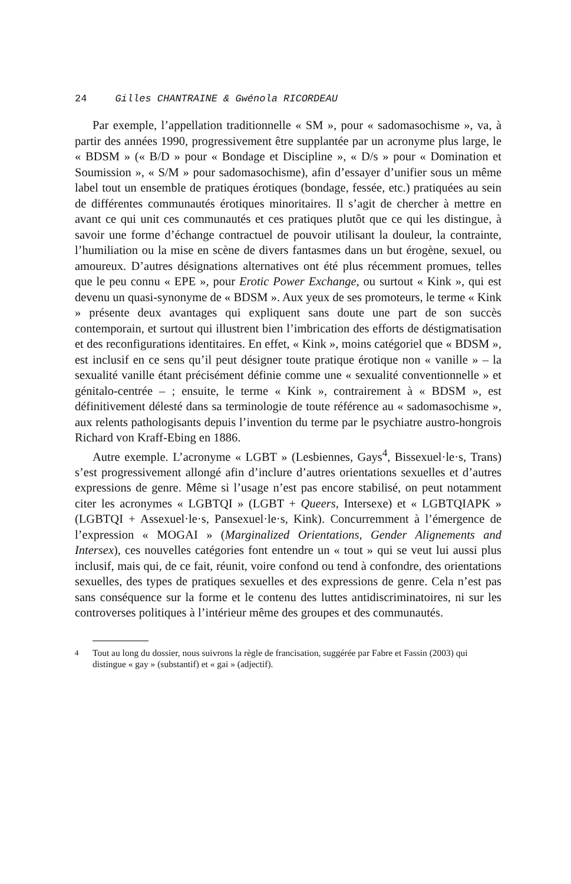24 Gilles CHANTRAINE & Gwénola RICORDEAU
Par exemple, l’appellation traditionnelle « SM », pour « sadomasochisme », va, à partir des années 1990, progressivement être supplantée par un acronyme plus large, le « BDSM » (« B/D » pour « Bondage et Discipline », « D/s » pour « Domination et Soumission », « S/M » pour sadomasochisme), afin d’essayer d’unifier sous un même label tout un ensemble de pratiques érotiques (bondage, fessée, etc.) pratiquées au sein de différentes communautés érotiques minoritaires. Il s’agit de chercher à mettre en avant ce qui unit ces communautés et ces pratiques plutôt que ce qui les distingue, à savoir une forme d’échange contractuel de pouvoir utilisant la douleur, la contrainte, l’humiliation ou la mise en scène de divers fantasmes dans un but érogène, sexuel, ou amoureux. D’autres désignations alternatives ont été plus récemment promues, telles que le peu connu « EPE », pour Erotic Power Exchange, ou surtout « Kink », qui est devenu un quasi-synonyme de « BDSM ». Aux yeux de ses promoteurs, le terme « Kink » présente deux avantages qui expliquent sans doute une part de son succès contemporain, et surtout qui illustrent bien l’imbrication des efforts de déstigmatisation et des reconfigurations identitaires. En effet, « Kink », moins catégoriel que « BDSM », est inclusif en ce sens qu’il peut désigner toute pratique érotique non « vanille » – la sexualité vanille étant précisément définie comme une « sexualité conventionnelle » et génitalo-centrée – ; ensuite, le terme « Kink », contrairement à « BDSM », est définitivement délesté dans sa terminologie de toute référence au « sadomasochisme », aux relents pathologisants depuis l’invention du terme par le psychiatre austro-hongrois Richard von Kraff-Ebing en 1886.
Autre exemple. L’acronyme « LGBT » (Lesbiennes, Gays<sup>4</sup>, Bissexuel·le·s, Trans) s’est progressivement allongé afin d’inclure d’autres orientations sexuelles et d’autres expressions de genre. Même si l’usage n’est pas encore stabilisé, on peut notamment citer les acronymes « LGBTQI » (LGBT + Queers, Intersexe) et « LGBTQIAPK » (LGBTQI + Assexuel·le·s, Pansexuel·le·s, Kink). Concurremment à l’émergence de l’expression « MOGAI » (Marginalized Orientations, Gender Alignements and Intersex), ces nouvelles catégories font entendre un « tout » qui se veut lui aussi plus inclusif, mais qui, de ce fait, réunit, voire confond ou tend à confondre, des orientations sexuelles, des types de pratiques sexuelles et des expressions de genre. Cela n’est pas sans conséquence sur la forme et le contenu des luttes antidiscriminatoires, ni sur les controverses politiques à l’intérieur même des groupes et des communautés.
<sup>4</sup> Tout au long du dossier, nous suivrons la règle de francisation, suggérée par Fabre et Fassin (2003) qui distingue « gay » (substantif) et « gai » (adjectif).